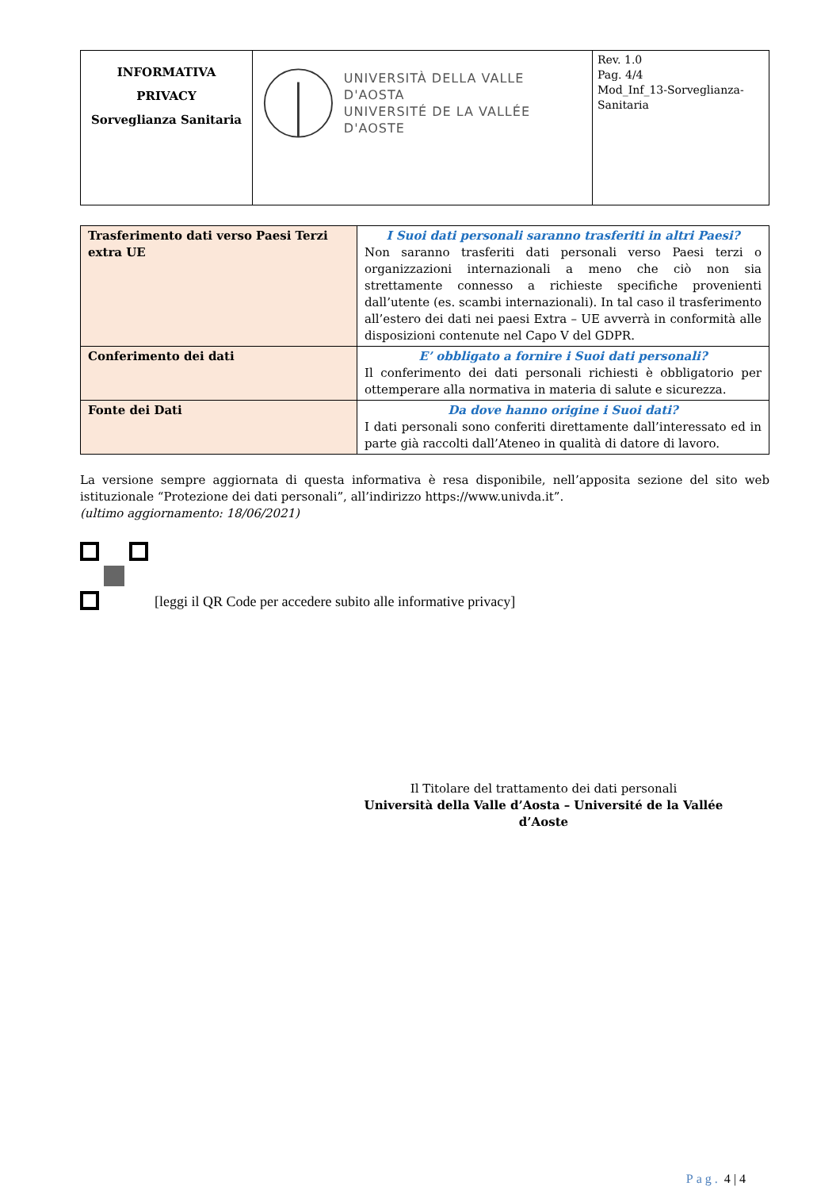| INFORMATIVA PRIVACY Sorveglianza Sanitaria | UNIVERSITÀ DELLA VALLE D'AOSTA UNIVERSITÉ DE LA VALLÉE D'AOSTE | Rev. 1.0 Pag. 4/4 Mod_Inf_13-Sorveglianza-Sanitaria |
| Trasferimento dati verso Paesi Terzi extra UE | I Suoi dati personali saranno trasferiti in altri Paesi? Non saranno trasferiti dati personali verso Paesi terzi o organizzazioni internazionali a meno che ciò non sia strettamente connesso a richieste specifiche provenienti dall’utente (es. scambi internazionali). In tal caso il trasferimento all’estero dei dati nei paesi Extra – UE avverrà in conformità alle disposizioni contenute nel Capo V del GDPR. |
| Conferimento dei dati | E’ obbligato a fornire i Suoi dati personali? Il conferimento dei dati personali richiesti è obbligatorio per ottemperare alla normativa in materia di salute e sicurezza. |
| Fonte dei Dati | Da dove hanno origine i Suoi dati? I dati personali sono conferiti direttamente dall’interessato ed in parte già raccolti dall’Ateneo in qualità di datore di lavoro. |
La versione sempre aggiornata di questa informativa è resa disponibile, nell’apposita sezione del sito web istituzionale “Protezione dei dati personali”, all’indirizzo https://www.univda.it”.
(ultimo aggiornamento: 18/06/2021)
[leggi il QR Code per accedere subito alle informative privacy]
Il Titolare del trattamento dei dati personali
Università della Valle d’Aosta – Université de la Vallée d’Aoste
Pag. 4 | 4